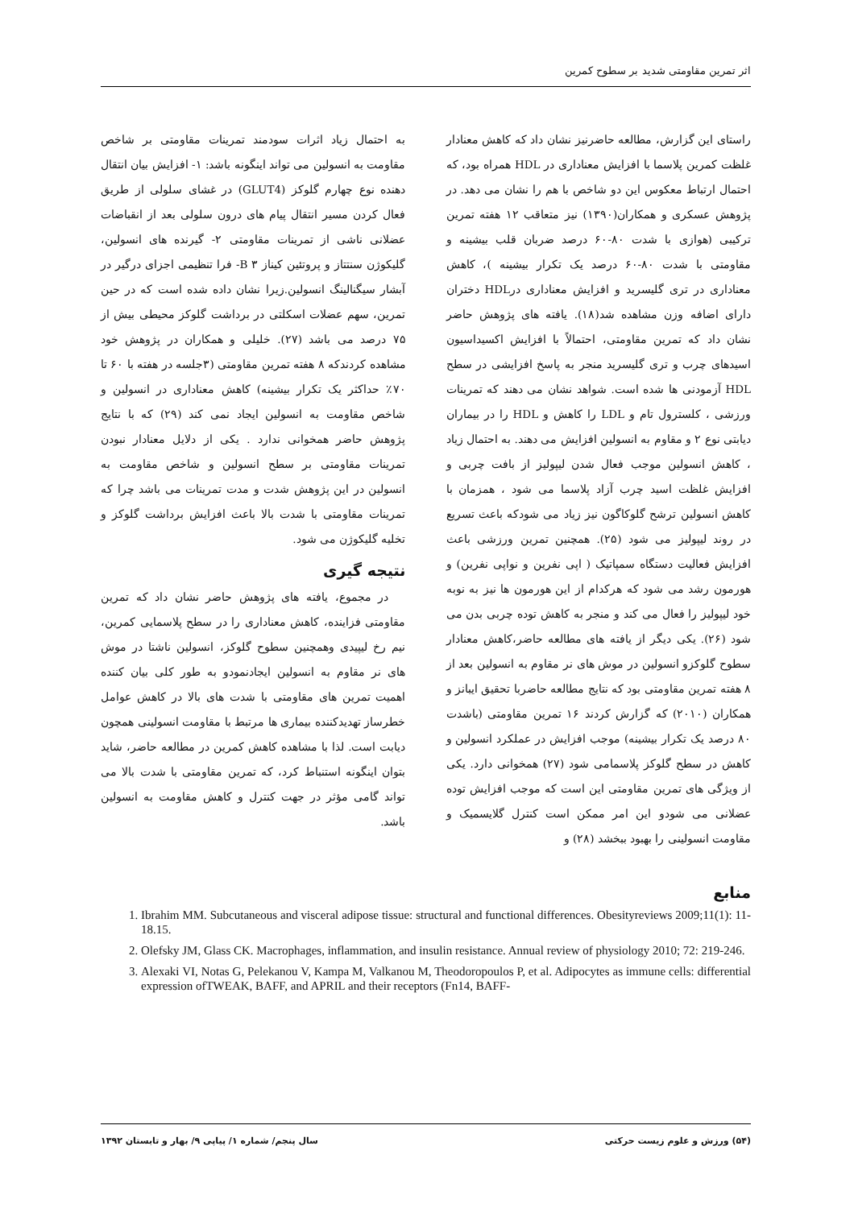اثر تمرین مقاومتی شدید بر سطوح کمرین
راستای این گزارش، مطالعه حاضرنیز نشان داد که کاهش معنادار غلظت کمرین پلاسما با افزایش معناداری در HDL همراه بود، که احتمال ارتباط معکوس این دو شاخص با هم را نشان می دهد. در پژوهش عسکری و همکاران(۱۳۹۰) نیز متعاقب ۱۲ هفته تمرین ترکیبی (هوازی با شدت ۸۰-۶۰ درصد ضربان قلب بیشینه و مقاومتی با شدت ۸۰-۶۰ درصد یک تکرار بیشینه )، کاهش معناداری در تری گلیسرید و افزایش معناداری درHDL دختران دارای اضافه وزن مشاهده شد(۱۸). یافته های پژوهش حاضر نشان داد که تمرین مقاومتی، احتمالاً با افزایش اکسیداسیون اسیدهای چرب و تری گلیسرید منجر به پاسخ افزایشی در سطح HDL آزمودنی ها شده است. شواهد نشان می دهند که تمرینات ورزشی ، کلسترول تام و LDL را کاهش و HDL را در بیماران دیابتی نوع ۲ و مقاوم به انسولین افزایش می دهند. به احتمال زیاد ، کاهش انسولین موجب فعال شدن لیپولیز از بافت چربی و افزایش غلظت اسید چرب آزاد پلاسما می شود ، همزمان با کاهش انسولین ترشح گلوکاگون نیز زیاد می شودکه باعث تسریع در روند لیپولیز می شود (۲۵). همچنین تمرین ورزشی باعث افزایش فعالیت دستگاه سمپاتیک ( اپی نفرین و نواپی نفرین) و هورمون رشد می شود که هرکدام از این هورمون ها نیز به نوبه خود لیپولیز را فعال می کند و منجر به کاهش توده چربی بدن می شود (۲۶). یکی دیگر از یافته های مطالعه حاضر،کاهش معنادار سطوح گلوکزو انسولین در موش های نر مقاوم به انسولین بعد از ۸ هفته تمرین مقاومتی بود که نتایج مطالعه حاضربا تحقیق ایبانز و همکاران (۲۰۱۰) که گزارش کردند ۱۶ تمرین مقاومتی (باشدت ۸۰ درصد یک تکرار بیشینه) موجب افزایش در عملکرد انسولین و کاهش در سطح گلوکز پلاسمامی شود (۲۷) همخوانی دارد. یکی از ویژگی های تمرین مقاومتی این است که موجب افزایش توده عضلانی می شودو این امر ممکن است کنترل گلایسمیک و مقاومت انسولینی را بهبود ببخشد (۲۸) و
به احتمال زیاد اثرات سودمند تمرینات مقاومتی بر شاخص مقاومت به انسولین می تواند اینگونه باشد: ۱- افزایش بیان انتقال دهنده نوع چهارم گلوکز (GLUT4) در غشای سلولی از طریق فعال کردن مسیر انتقال پیام های درون سلولی بعد از انقباضات عضلانی ناشی از تمرینات مقاومتی ۲- گیرنده های انسولین، گلیکوژن سنتتاز و پروتئین کیناز B ۳- فرا تنظیمی اجزای درگیر در آبشار سیگنالینگ انسولین.زیرا نشان داده شده است که در حین تمرین، سهم عضلات اسکلتی در برداشت گلوکز محیطی بیش از ۷۵ درصد می باشد (۲۷). خلیلی و همکاران در پژوهش خود مشاهده کردندکه ۸ هفته تمرین مقاومتی (۳جلسه در هفته با ۶۰ تا ۷۰٪ حداکثر یک تکرار بیشینه) کاهش معناداری در انسولین و شاخص مقاومت به انسولین ایجاد نمی کند (۲۹) که با نتایج پژوهش حاضر همخوانی ندارد . یکی از دلایل معنادار نبودن تمرینات مقاومتی بر سطح انسولین و شاخص مقاومت به انسولین در این پژوهش شدت و مدت تمرینات می باشد چرا که تمرینات مقاومتی با شدت بالا باعث افزایش برداشت گلوکز و تخلیه گلیکوژن می شود.
نتیجه گیری
در مجموع، یافته های پژوهش حاضر نشان داد که تمرین مقاومتی فزاینده، کاهش معناداری را در سطح پلاسمایی کمرین، نیم رخ لیپیدی وهمچنین سطوح گلوکز، انسولین ناشتا در موش های نر مقاوم به انسولین ایجادنمودو به طور کلی بیان کننده اهمیت تمرین های مقاومتی با شدت های بالا در کاهش عوامل خطرساز تهدیدکننده بیماری ها مرتبط با مقاومت انسولینی همچون دیابت است. لذا با مشاهده کاهش کمرین در مطالعه حاضر، شاید بتوان اینگونه استنباط کرد، که تمرین مقاومتی با شدت بالا می تواند گامی مؤثر در جهت کنترل و کاهش مقاومت به انسولین باشد.
منابع
1. Ibrahim MM. Subcutaneous and visceral adipose tissue: structural and functional differences. Obesityreviews 2009;11(1): 11- 18.15.
2. Olefsky JM, Glass CK. Macrophages, inflammation, and insulin resistance. Annual review of physiology 2010; 72: 219-246.
3. Alexaki VI, Notas G, Pelekanou V, Kampa M, Valkanou M, Theodoropoulos P, et al. Adipocytes as immune cells: differential expression ofTWEAK, BAFF, and APRIL and their receptors (Fn14, BAFF-
(۵۴) ورزش و علوم زیست حرکتی سال پنجم/ شماره ۱/ پیاپی ۹/ بهار و تابستان ۱۳۹۲